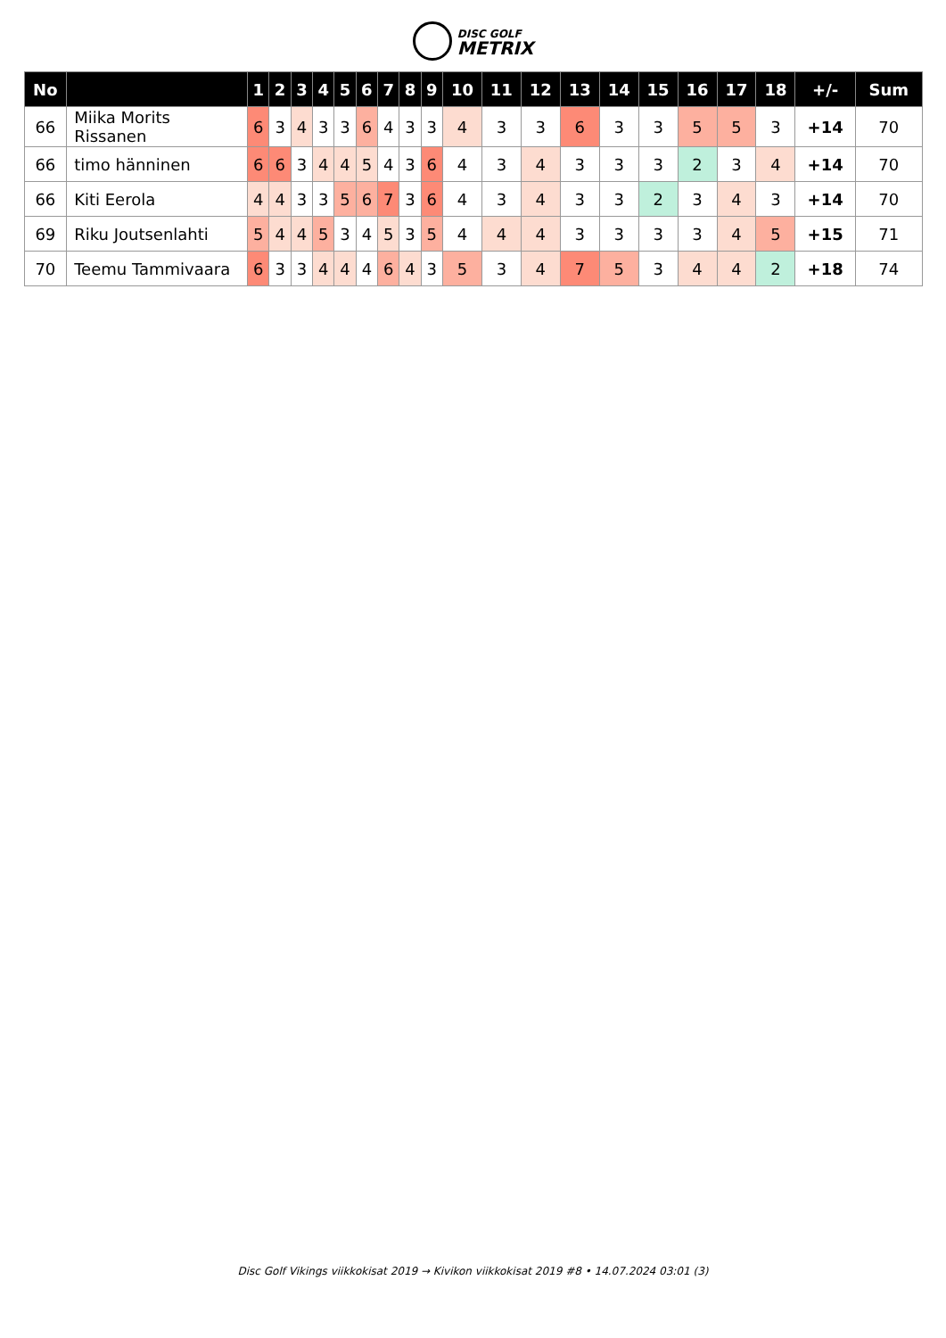DISC GOLF
METRIX
| No | | 1 | 2 | 3 | 4 | 5 | 6 | 7 | 8 | 9 | 10 | 11 | 12 | 13 | 14 | 15 | 16 | 17 | 18 | +/- | Sum |
| --- | --- | --- | --- | --- | --- | --- | --- | --- | --- | --- | --- | --- | --- | --- | --- | --- | --- | --- | --- | --- | --- |
| 66 | Miika Morits Rissanen | 6 | 3 | 4 | 3 | 3 | 6 | 4 | 3 | 3 | 4 | 3 | 3 | 6 | 3 | 3 | 5 | 5 | 3 | +14 | 70 |
| 66 | timo hänninen | 6 | 6 | 3 | 4 | 4 | 5 | 4 | 3 | 6 | 4 | 3 | 4 | 3 | 3 | 3 | 2 | 3 | 4 | +14 | 70 |
| 66 | Kiti Eerola | 4 | 4 | 3 | 3 | 5 | 6 | 7 | 3 | 6 | 4 | 3 | 4 | 3 | 3 | 2 | 3 | 4 | 3 | +14 | 70 |
| 69 | Riku Joutsenlahti | 5 | 4 | 4 | 5 | 3 | 4 | 5 | 3 | 5 | 4 | 4 | 4 | 3 | 3 | 3 | 3 | 4 | 5 | +15 | 71 |
| 70 | Teemu Tammivaara | 6 | 3 | 3 | 4 | 4 | 4 | 6 | 4 | 3 | 5 | 3 | 4 | 7 | 5 | 3 | 4 | 4 | 2 | +18 | 74 |
Disc Golf Vikings viikkokisat 2019 → Kivikon viikkokisat 2019 #8 • 14.07.2024 03:01 (3)